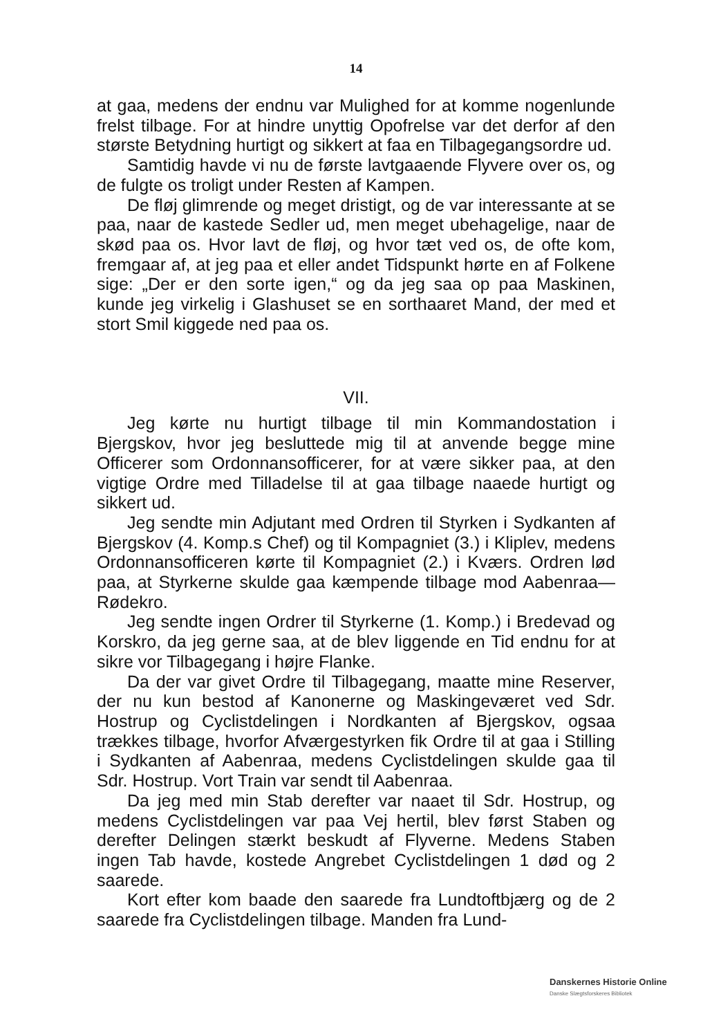14
at gaa, medens der endnu var Mulighed for at komme nogenlunde frelst tilbage. For at hindre unyttig Opofrelse var det derfor af den største Betydning hurtigt og sikkert at faa en Tilbagegangsordre ud.
Samtidig havde vi nu de første lavtgaaende Flyvere over os, og de fulgte os troligt under Resten af Kampen.
De fløj glimrende og meget dristigt, og de var interessante at se paa, naar de kastede Sedler ud, men meget ubehagelige, naar de skød paa os. Hvor lavt de fløj, og hvor tæt ved os, de ofte kom, fremgaar af, at jeg paa et eller andet Tidspunkt hørte en af Folkene sige: „Der er den sorte igen,“ og da jeg saa op paa Maskinen, kunde jeg virkelig i Glashuset se en sorthaaret Mand, der med et stort Smil kiggede ned paa os.
VII.
Jeg kørte nu hurtigt tilbage til min Kommandostation i Bjergskov, hvor jeg besluttede mig til at anvende begge mine Officerer som Ordonnansofficerer, for at være sikker paa, at den vigtige Ordre med Tilladelse til at gaa tilbage naaede hurtigt og sikkert ud.
Jeg sendte min Adjutant med Ordren til Styrken i Sydkanten af Bjergskov (4. Komp.s Chef) og til Kompagniet (3.) i Kliplev, medens Ordonnansofficeren kørte til Kompagniet (2.) i Kværs. Ordren lød paa, at Styrkerne skulde gaa kæmpende tilbage mod Aabenraa—Rødekro.
Jeg sendte ingen Ordrer til Styrkerne (1. Komp.) i Bredevad og Korskro, da jeg gerne saa, at de blev liggende en Tid endnu for at sikre vor Tilbagegang i højre Flanke.
Da der var givet Ordre til Tilbagegang, maatte mine Reserver, der nu kun bestod af Kanonerne og Maskingeværet ved Sdr. Hostrup og Cyclistdelingen i Nordkanten af Bjergskov, ogsaa trækkes tilbage, hvorfor Afværgestyrken fik Ordre til at gaa i Stilling i Sydkanten af Aabenraa, medens Cyclistdelingen skulde gaa til Sdr. Hostrup. Vort Train var sendt til Aabenraa.
Da jeg med min Stab derefter var naaet til Sdr. Hostrup, og medens Cyclistdelingen var paa Vej hertil, blev først Staben og derefter Delingen stærkt beskudt af Flyverne. Medens Staben ingen Tab havde, kostede Angrebet Cyclistdelingen 1 død og 2 saarede.
Kort efter kom baade den saarede fra Lundtoftbjærg og de 2 saarede fra Cyclistdelingen tilbage. Manden fra Lund-
Danskernes Historie Online
Danske Slægtsforskeres Bibliotek